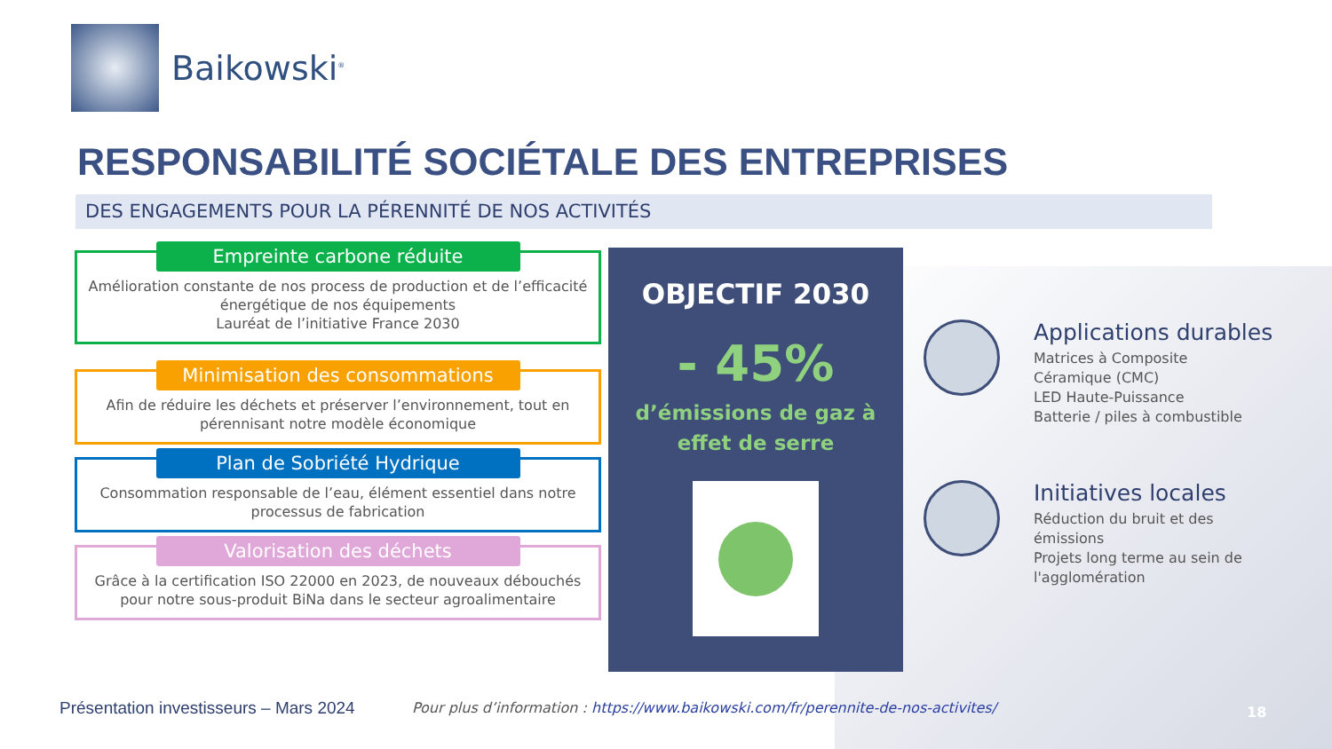Baikowski<sup>®</sup>
RESPONSABILITÉ SOCIÉTALE DES ENTREPRISES
DES ENGAGEMENTS POUR LA PÉRENNITÉ DE NOS ACTIVITÉS
Empreinte carbone réduite
Amélioration constante de nos process de production et de l’efficacité énergétique de nos équipements
Lauréat de l’initiative France 2030
Minimisation des consommations
Afin de réduire les déchets et préserver l’environnement, tout en pérennisant notre modèle économique
Plan de Sobriété Hydrique
Consommation responsable de l’eau, élément essentiel dans notre processus de fabrication
Valorisation des déchets
Grâce à la certification ISO 22000 en 2023, de nouveaux débouchés pour notre sous-produit BiNa dans le secteur agroalimentaire
OBJECTIF 2030
- 45%
d’émissions de gaz à effet de serre
Applications durables
Matrices à Composite
Céramique (CMC)
LED Haute-Puissance
Batterie / piles à combustible
Initiatives locales
Réduction du bruit et des émissions
Projets long terme au sein de l'agglomération
Présentation investisseurs – Mars 2024
Pour plus d’information : https://www.baikowski.com/fr/perennite-de-nos-activites/
18